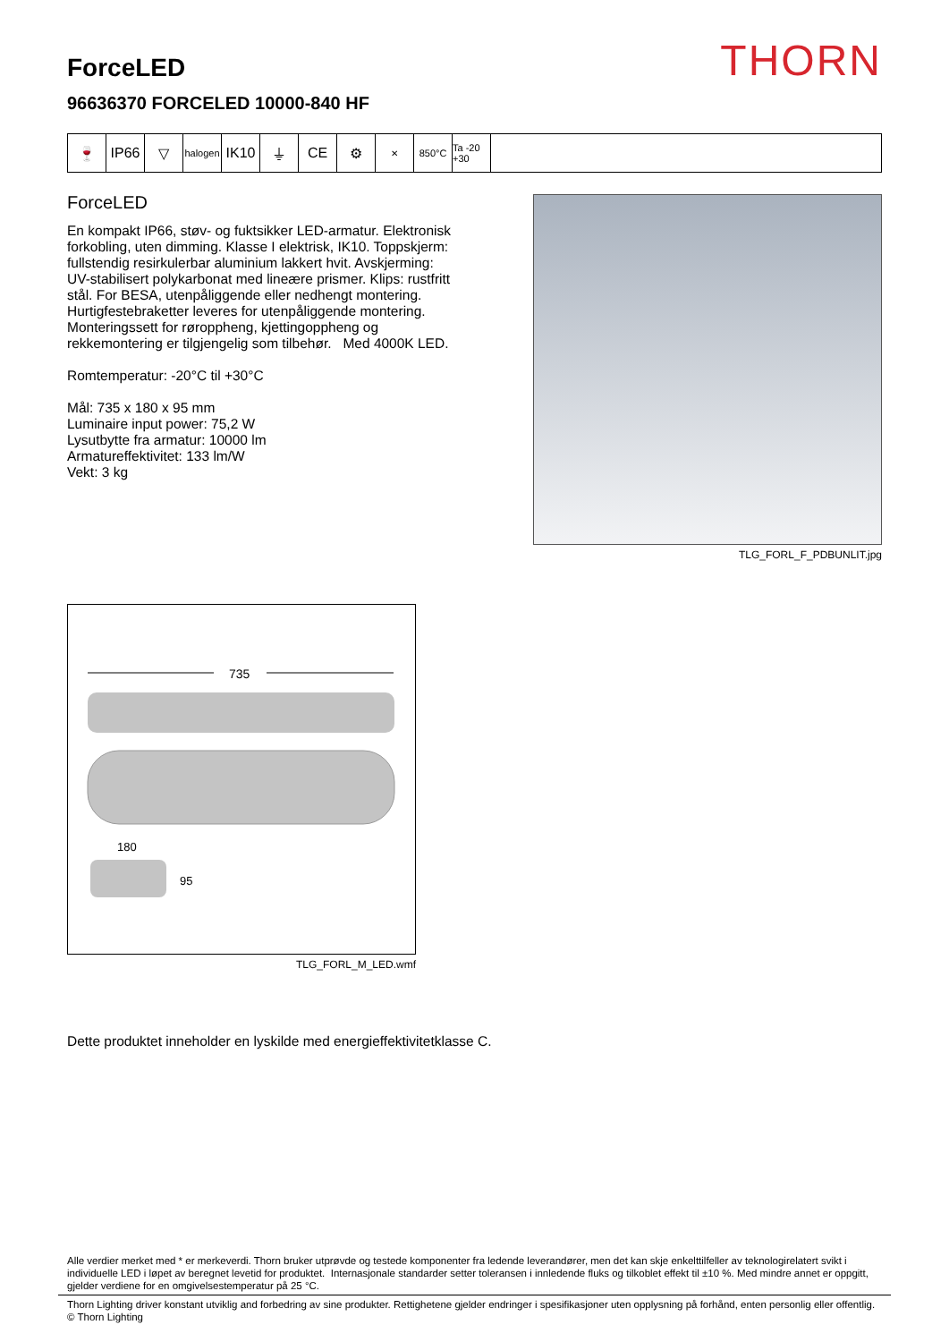THORN
ForceLED
96636370 FORCELED 10000-840 HF
🍷 IP66 ▽
halogen
IK10 ⏚ CE ⚙
✕ 850°C Ta -20 +30
ForceLED
En kompakt IP66, støv- og fuktsikker LED-armatur. Elektronisk forkobling, uten dimming. Klasse I elektrisk, IK10. Toppskjerm: fullstendig resirkulerbar aluminium lakkert hvit. Avskjerming: UV-stabilisert polykarbonat med lineære prismer. Klips: rustfritt stål. For BESA, utenpåliggende eller nedhengt montering. Hurtigfestebraketter leveres for utenpåliggende montering. Monteringssett for røroppheng, kjettingoppheng og rekkemontering er tilgjengelig som tilbehør. Med 4000K LED.
Romtemperatur: -20°C til +30°C
Mål: 735 x 180 x 95 mm
Luminaire input power: 75,2 W
Lysutbytte fra armatur: 10000 lm
Armatureffektivitet: 133 lm/W
Vekt: 3 kg
TLG_FORL_F_PDBUNLIT.jpg
735
180
95
TLG_FORL_M_LED.wmf
Dette produktet inneholder en lyskilde med energieffektivitetklasse C.
Alle verdier merket med * er merkeverdi. Thorn bruker utprøvde og testede komponenter fra ledende leverandører, men det kan skje enkelttilfeller av teknologirelatert svikt i individuelle LED i løpet av beregnet levetid for produktet. Internasjonale standarder setter toleransen i innledende fluks og tilkoblet effekt til ±10 %. Med mindre annet er oppgitt, gjelder verdiene for en omgivelsestemperatur på 25 °C.
Thorn Lighting driver konstant utviklig and forbedring av sine produkter. Rettighetene gjelder endringer i spesifikasjoner uten opplysning på forhånd, enten personlig eller offentlig. © Thorn Lighting